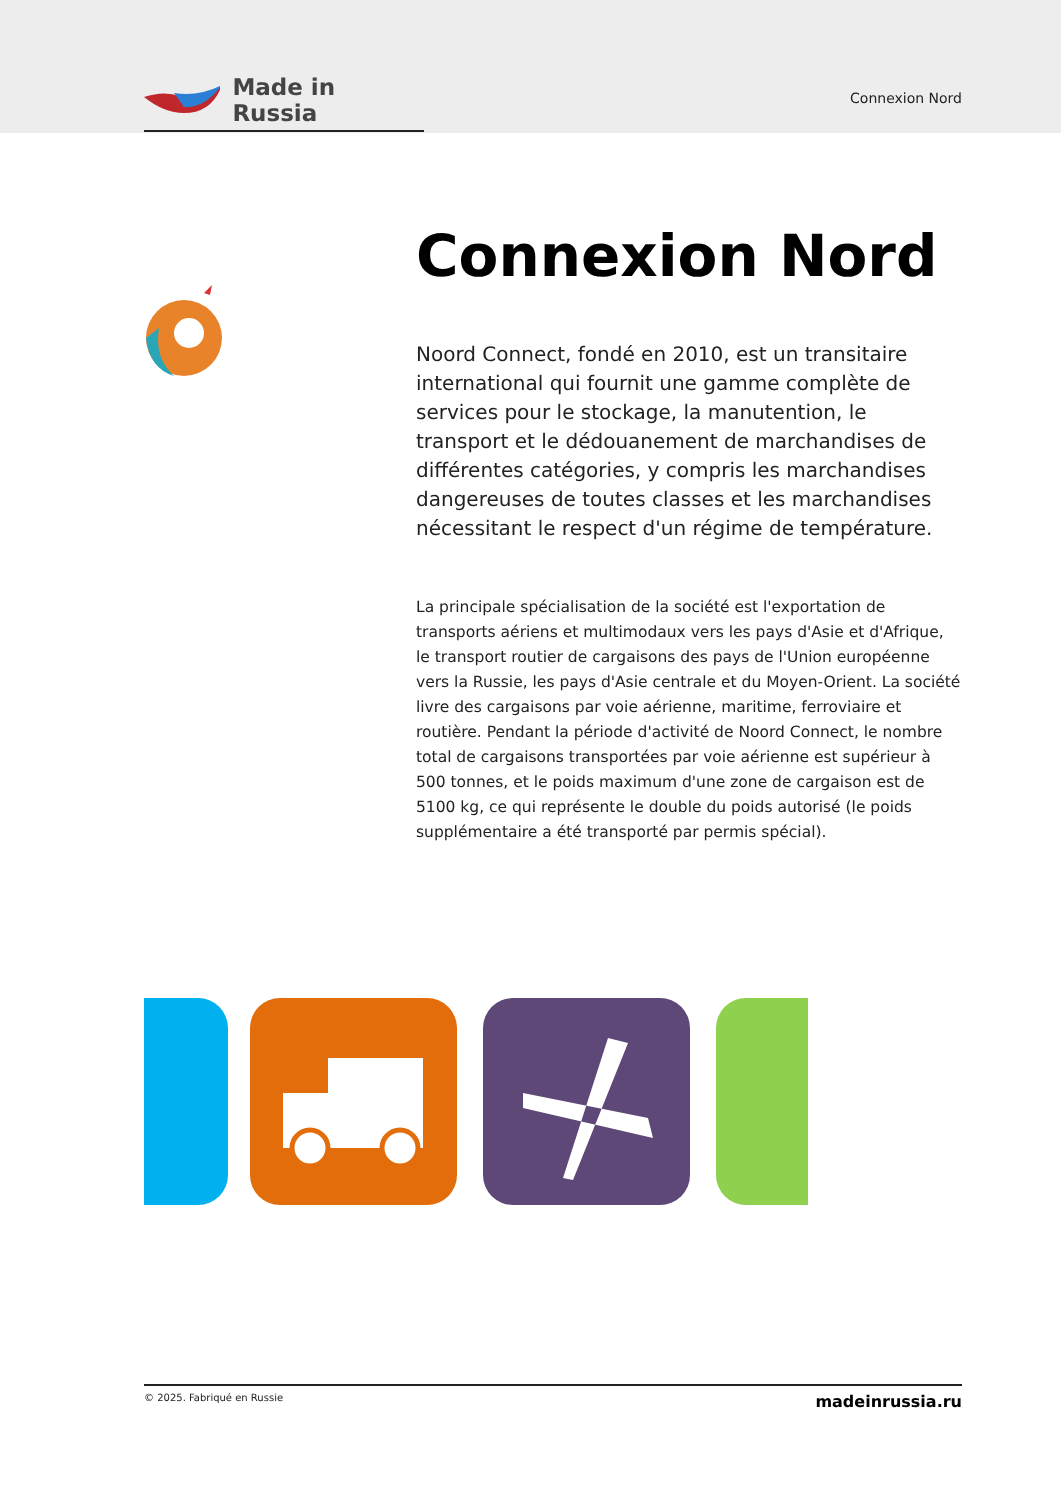Made in Russia
Connexion Nord
Connexion Nord
Noord Connect, fondé en 2010, est un transitaire international qui fournit une gamme complète de services pour le stockage, la manutention, le transport et le dédouanement de marchandises de différentes catégories, y compris les marchandises dangereuses de toutes classes et les marchandises nécessitant le respect d'un régime de température.
La principale spécialisation de la société est l'exportation de transports aériens et multimodaux vers les pays d'Asie et d'Afrique, le transport routier de cargaisons des pays de l'Union européenne vers la Russie, les pays d'Asie centrale et du Moyen-Orient. La société livre des cargaisons par voie aérienne, maritime, ferroviaire et routière. Pendant la période d'activité de Noord Connect, le nombre total de cargaisons transportées par voie aérienne est supérieur à 500 tonnes, et le poids maximum d'une zone de cargaison est de 5100 kg, ce qui représente le double du poids autorisé (le poids supplémentaire a été transporté par permis spécial).
© 2025. Fabriqué en Russie madeinrussia.ru